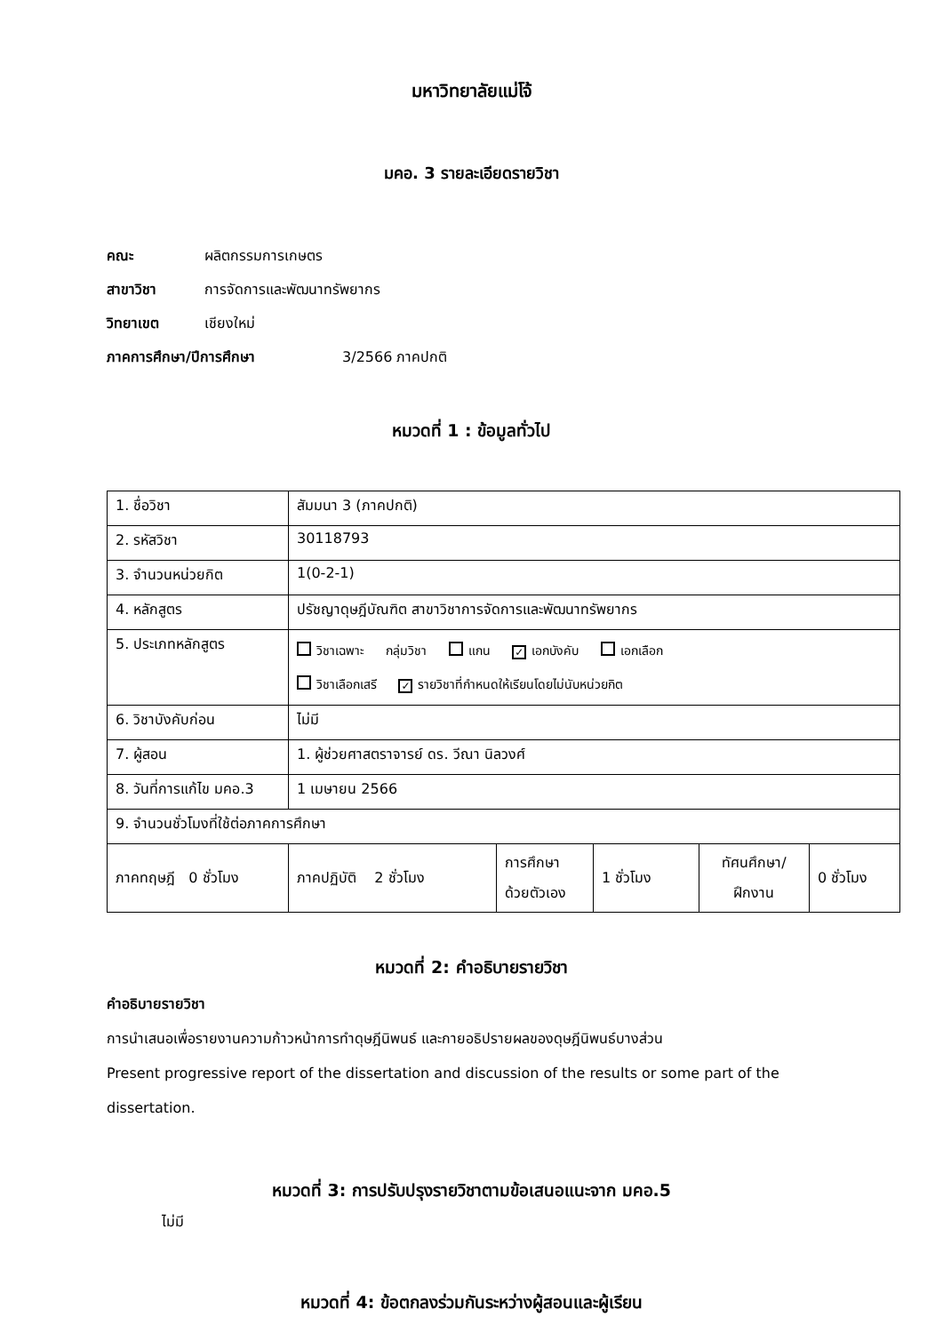มหาวิทยาลัยแม่โจ้
มคอ. 3 รายละเอียดรายวิชา
คณะ ผลิตกรรมการเกษตร
สาขาวิชา การจัดการและพัฒนาทรัพยากร
วิทยาเขต เชียงใหม่
ภาคการศึกษา/ปีการศึกษา 3/2566 ภาคปกติ
หมวดที่ 1 : ข้อมูลทั่วไป
| 1. ชื่อวิชา | สัมมนา 3 (ภาคปกติ) | | | | |
| 2. รหัสวิชา | 30118793 | | | | |
| 3. จำนวนหน่วยกิต | 1(0-2-1) | | | | |
| 4. หลักสูตร | ปรัชญาดุษฎีบัณฑิต สาขาวิชาการจัดการและพัฒนาทรัพยากร | | | | |
| 5. ประเภทหลักสูตร | วิชาเฉพาะ กลุ่มวิชา แกน ✓ เอกบังคับ เอกเลือก วิชาเลือกเสรี ✓ รายวิชาที่กำหนดให้เรียนโดยไม่นับหน่วยกิต | | | | |
| 6. วิชาบังคับก่อน | ไม่มี | | | | |
| 7. ผู้สอน | 1. ผู้ช่วยศาสตราจารย์ ดร. วีณา นิลวงศ์ | | | | |
| 8. วันที่การแก้ไข มคอ.3 | 1 เมษายน 2566 | | | | |
| 9. จำนวนชั่วโมงที่ใช้ต่อภาคการศึกษา | | | | | |
| ภาคทฤษฎี 0 ชั่วโมง | ภาคปฏิบัติ 2 ชั่วโมง | การศึกษา ด้วยตัวเอง | 1 ชั่วโมง | ทัศนศึกษา/ ฝึกงาน | 0 ชั่วโมง |
หมวดที่ 2: คำอธิบายรายวิชา
คำอธิบายรายวิชา
การนำเสนอเพื่อรายงานความก้าวหน้าการทำดุษฎีนิพนธ์ และกายอธิปรายผลของดุษฎีนิพนธ์บางส่วน
Present progressive report of the dissertation and discussion of the results or some part of the dissertation.
หมวดที่ 3: การปรับปรุงรายวิชาตามข้อเสนอแนะจาก มคอ.5
ไม่มี
หมวดที่ 4: ข้อตกลงร่วมกันระหว่างผู้สอนและผู้เรียน